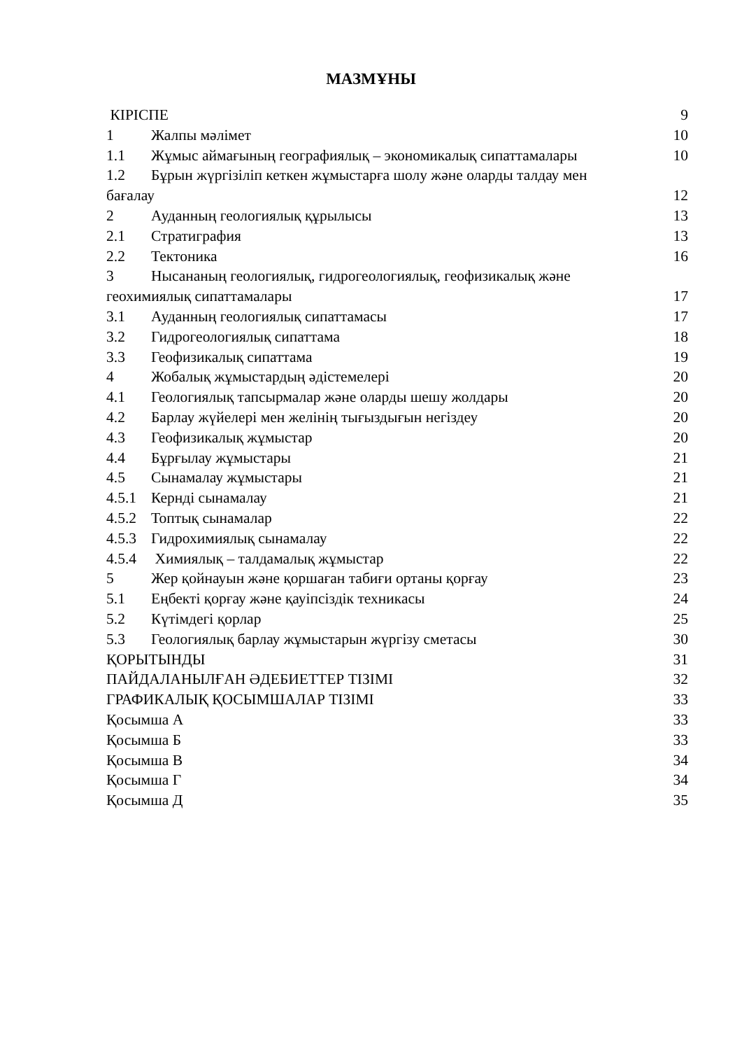МАЗМҰНЫ
КІРІСПЕ 9
1 Жалпы мәлімет 10
1.1 Жұмыс аймағының географиялық – экономикалық сипаттамалары 10
1.2 Бұрын жүргізіліп кеткен жұмыстарға шолу және оларды талдау мен
бағалау 12
2 Ауданның геологиялық құрылысы 13
2.1 Стратиграфия 13
2.2 Тектоника 16
3 Нысананың геологиялық, гидрогеологиялық, геофизикалық және
геохимиялық сипаттамалары 17
3.1 Ауданның геологиялық сипаттамасы 17
3.2 Гидрогеологиялық сипаттама 18
3.3 Геофизикалық сипаттама 19
4 Жобалық жұмыстардың әдістемелері 20
4.1 Геологиялық тапсырмалар және оларды шешу жолдары 20
4.2 Барлау жүйелері мен желінің тығыздығын негіздеу 20
4.3 Геофизикалық жұмыстар 20
4.4 Бұрғылау жұмыстары 21
4.5 Сынамалау жұмыстары 21
4.5.1 Кернді сынамалау 21
4.5.2 Топтық сынамалар 22
4.5.3 Гидрохимиялық сынамалау 22
4.5.4 Химиялық – талдамалық жұмыстар 22
5 Жер қойнауын және қоршаған табиғи ортаны қорғау 23
5.1 Еңбекті қорғау және қауіпсіздік техникасы 24
5.2 Күтімдегі қорлар 25
5.3 Геологиялық барлау жұмыстарын жүргізу сметасы 30
ҚОРЫТЫНДЫ 31
ПАЙДАЛАНЫЛҒАН ӘДЕБИЕТТЕР ТІЗІМІ 32
ГРАФИКАЛЫҚ ҚОСЫМШАЛАР ТІЗІМІ 33
Қосымша А 33
Қосымша Б 33
Қосымша В 34
Қосымша Г 34
Қосымша Д 35